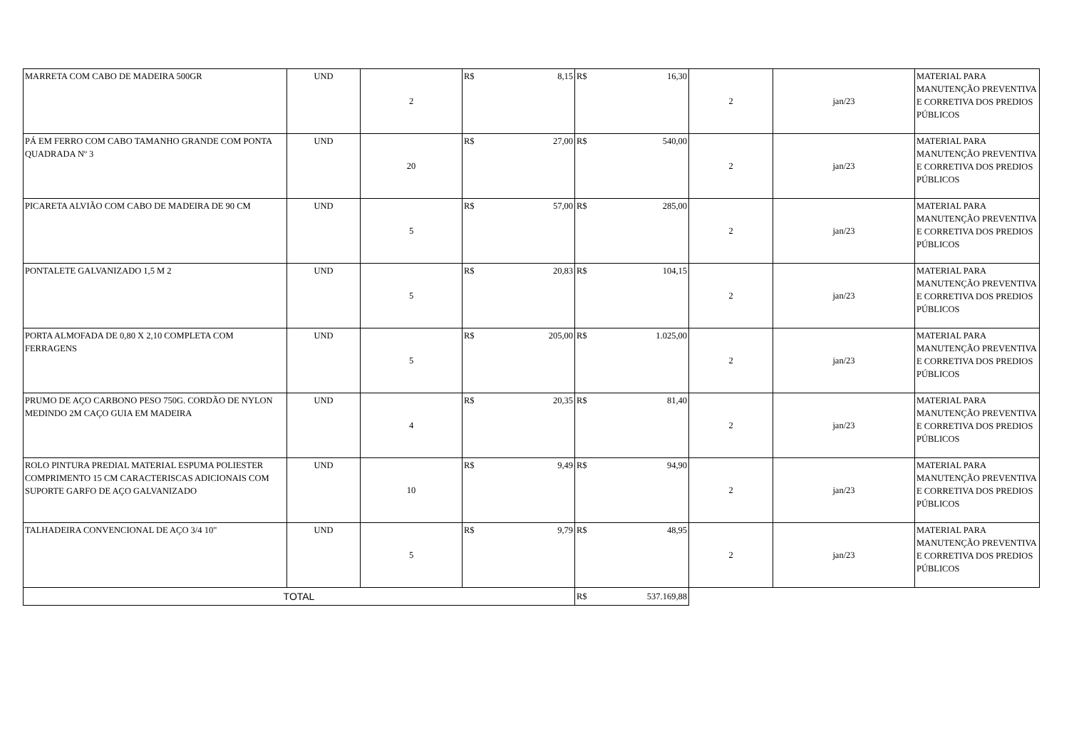| MARRETA COM CABO DE MADEIRA 500GR | UND | 2 | R$ 8,15 | R$ 16,30 | 2 | jan/23 | MATERIAL PARA MANUTENÇÃO PREVENTIVA E CORRETIVA DOS PREDIOS PÚBLICOS |
| PÁ EM FERRO COM CABO TAMANHO GRANDE COM PONTA QUADRADA Nº 3 | UND | 20 | R$ 27,00 | R$ 540,00 | 2 | jan/23 | MATERIAL PARA MANUTENÇÃO PREVENTIVA E CORRETIVA DOS PREDIOS PÚBLICOS |
| PICARETA ALVIÃO COM CABO DE MADEIRA DE 90 CM | UND | 5 | R$ 57,00 | R$ 285,00 | 2 | jan/23 | MATERIAL PARA MANUTENÇÃO PREVENTIVA E CORRETIVA DOS PREDIOS PÚBLICOS |
| PONTALETE GALVANIZADO 1,5 M 2 | UND | 5 | R$ 20,83 | R$ 104,15 | 2 | jan/23 | MATERIAL PARA MANUTENÇÃO PREVENTIVA E CORRETIVA DOS PREDIOS PÚBLICOS |
| PORTA ALMOFADA DE 0,80 X 2,10 COMPLETA COM FERRAGENS | UND | 5 | R$ 205,00 | R$ 1.025,00 | 2 | jan/23 | MATERIAL PARA MANUTENÇÃO PREVENTIVA E CORRETIVA DOS PREDIOS PÚBLICOS |
| PRUMO DE AÇO CARBONO PESO 750G. CORDÃO DE NYLON MEDINDO 2M CAÇO GUIA EM MADEIRA | UND | 4 | R$ 20,35 | R$ 81,40 | 2 | jan/23 | MATERIAL PARA MANUTENÇÃO PREVENTIVA E CORRETIVA DOS PREDIOS PÚBLICOS |
| ROLO PINTURA PREDIAL MATERIAL ESPUMA POLIESTER COMPRIMENTO 15 CM CARACTERISCAS ADICIONAIS COM SUPORTE GARFO DE AÇO GALVANIZADO | UND | 10 | R$ 9,49 | R$ 94,90 | 2 | jan/23 | MATERIAL PARA MANUTENÇÃO PREVENTIVA E CORRETIVA DOS PREDIOS PÚBLICOS |
| TALHADEIRA CONVENCIONAL DE AÇO 3/4 10" | UND | 5 | R$ 9,79 | R$ 48,95 | 2 | jan/23 | MATERIAL PARA MANUTENÇÃO PREVENTIVA E CORRETIVA DOS PREDIOS PÚBLICOS |
| TOTAL | | | | R$ 537.169,88 | | | |